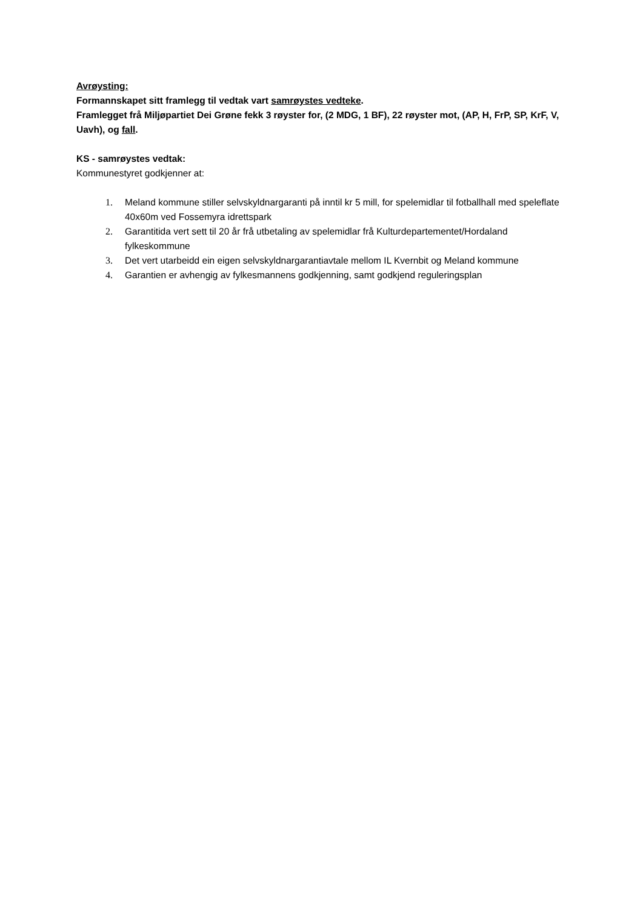Avrøysting:
Formannskapet sitt framlegg til vedtak vart samrøystes vedteke.
Framlegget frå Miljøpartiet Dei Grøne fekk 3 røyster for, (2 MDG, 1 BF), 22 røyster mot, (AP, H, FrP, SP, KrF, V, Uavh), og fall.
KS - samrøystes vedtak:
Kommunestyret godkjenner at:
1. Meland kommune stiller selvskyldnargaranti på inntil kr 5 mill, for spelemidlar til fotballhall med speleflate 40x60m ved Fossemyra idrettspark
2. Garantitida vert sett til 20 år frå utbetaling av spelemidlar frå Kulturdepartementet/Hordaland fylkeskommune
3. Det vert utarbeidd ein eigen selvskyldnargarantiavtale mellom IL Kvernbit og Meland kommune
4. Garantien er avhengig av fylkesmannens godkjenning, samt godkjend reguleringsplan